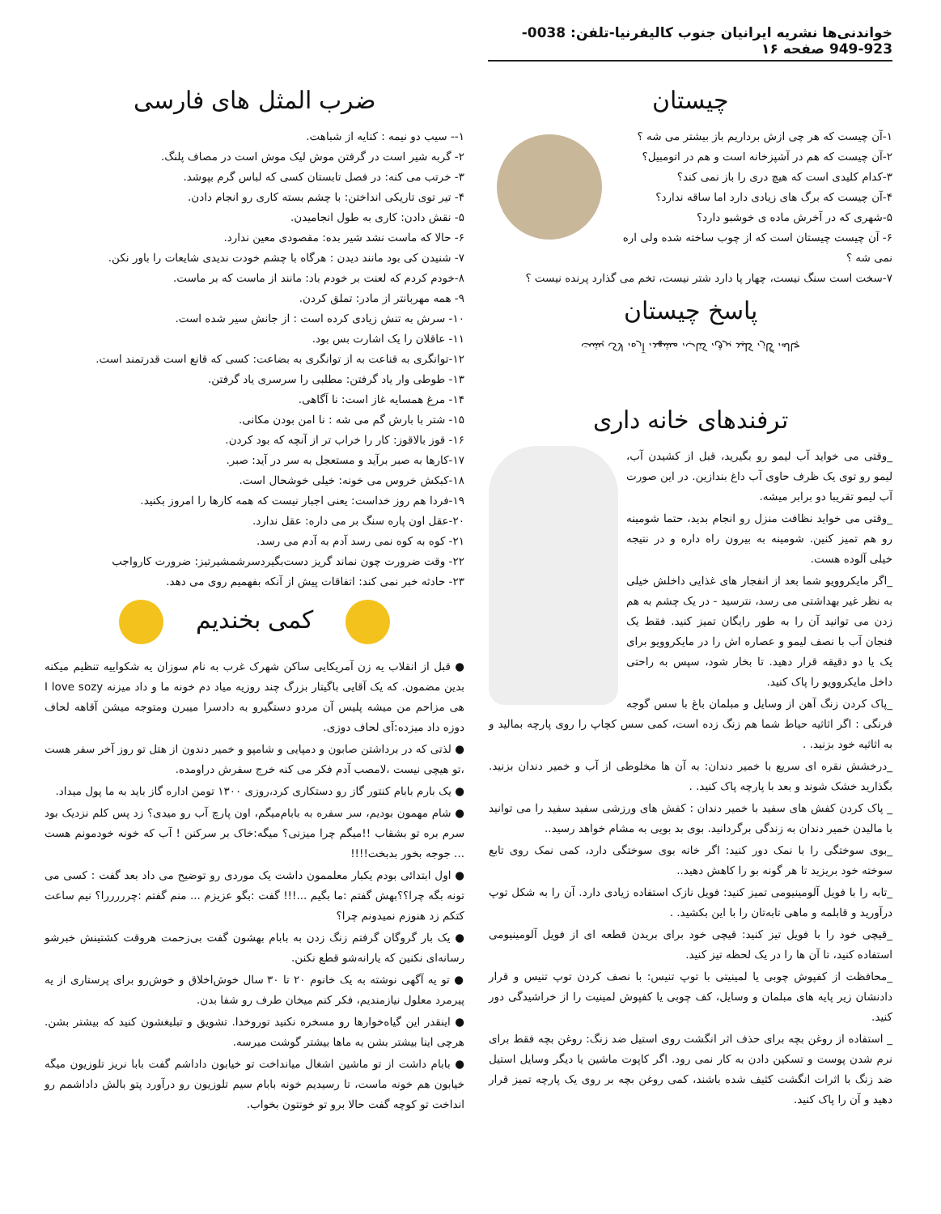خواندنی‌ها نشریه ایرانیان جنوب کالیفرنیا-تلفن: 0038-923-949 صفحه ۱۶
چیستان
۱-آن چیست که هر چی ازش برداریم باز بیشتر می شه ؟
۲-آن چیست که هم در آشپزخانه است و هم در اتومبیل؟
۳-کدام کلیدی است که هیچ دری را باز نمی کند؟
۴-آن چیست که برگ های زیادی دارد اما ساقه ندارد؟
۵-شهری که در آخرش ماده ی خوشبو دارد؟
۶- آن چیست چیستان است که از چوب ساخته شده ولی اره نمی شه ؟
۷-سخت است سنگ نیست، چهار پا دارد شتر نیست، تخم می گذارد پرنده نیست ؟
پاسخ چیستان
چاله، گاز، کلید برق، کتاب، مشهد، آره، لاک پشت
ترفندهای خانه داری
_وقتی می خواید آب لیمو رو بگیرید، قبل از کشیدن آب، لیمو رو توی یک ظرف حاوی آب داغ بندازین. در این صورت آب لیمو تقریبا دو برابر میشه.
_وقتی می خواید نظافت منزل رو انجام بدید، حتما شومینه رو هم تمیز کنین. شومینه به بیرون راه داره و در نتیجه خیلی آلوده هست.
_اگر مایکروویو شما بعد از انفجار های غذایی داخلش خیلی به نظر غیر بهداشتی می رسد، نترسید - در یک چشم به هم زدن می توانید آن را به طور رایگان تمیز کنید. فقط یک فنجان آب با نصف لیمو و عصاره اش را در مایکروویو برای یک یا دو دقیقه قرار دهید. تا بخار شود، سپس به راحتی داخل مایکروویو را پاک کنید.
_پاک کردن زنگ آهن از وسایل و مبلمان باغ با سس گوجه فرنگی : اگر اثاثیه حیاط شما هم زنگ زده است، کمی سس کچاپ را روی پارچه بمالید و به اثاثیه خود بزنید. .
_درخشش نقره ای سریع با خمیر دندان: به آن ها مخلوطی از آب و خمیر دندان بزنید. بگذارید خشک شوند و بعد با پارچه پاک کنید. .
_ پاک کردن کفش های سفید با خمیر دندان : کفش های ورزشی سفید سفید را می توانید با مالیدن خمیر دندان به زندگی برگردانید. بوی بد بویی به مشام خواهد رسید..
_بوی سوختگی را با نمک دور کنید: اگر خانه بوی سوختگی دارد، کمی نمک روی تابع سوخته خود بریزید تا هر گونه بو را کاهش دهید..
_تابه را با فویل آلومینیومی تمیز کنید: فویل نازک استفاده زیادی دارد. آن را به شکل توپ درآورید و قابلمه و ماهی تابه‌تان را با این بکشید. .
_قیچی خود را با فویل تیز کنید: قیچی خود برای بریدن قطعه ای از فویل آلومینیومی استفاده کنید، تا آن ها را در یک لحظه تیز کنید.
_محافظت از کفپوش چوبی یا لمینیتی با توپ تنیس: با نصف کردن توپ تنیس و قرار دادنشان زیر پایه های مبلمان و وسایل، کف چوبی یا کفپوش لمینیت را از خراشیدگی دور کنید.
_ استفاده از روغن بچه برای حذف اثر انگشت روی استیل ضد زنگ: روغن بچه فقط برای نرم شدن پوست و تسکین دادن به کار نمی رود. اگر کاپوت ماشین یا دیگر وسایل استیل ضد زنگ با اثرات انگشت کثیف شده باشند، کمی روغن بچه بر روی یک پارچه تمیز قرار دهید و آن را پاک کنید.
ضرب المثل های فارسی
۱-- سیب دو نیمه : کنایه از شباهت.
۲- گربه شیر است در گرفتن موش لیک موش است در مصاف پلنگ.
۳- خرتب می کنه: در فصل تابستان کسی که لباس گرم بپوشد.
۴- تیر توی تاریکی انداختن: با چشم بسته کاری رو انجام دادن.
۵- نقش دادن: کاری به طول انجامیدن.
۶- حالا که ماست نشد شیر بده: مقصودی معین ندارد.
۷- شنیدن کی بود مانند دیدن : هرگاه با چشم خودت ندیدی شایعات را باور نکن.
۸-خودم کردم که لعنت بر خودم باد: مانند از ماست که بر ماست.
۹- همه مهربانتر از مادر: تملق کردن.
۱۰- سرش به تنش زیادی کرده است : از جانش سیر شده است.
۱۱- عاقلان را یک اشارت بس بود.
۱۲-توانگری به قناعت به از توانگری به بضاعت: کسی که قانع است قدرتمند است.
۱۳- طوطی وار یاد گرفتن: مطلبی را سرسری یاد گرفتن.
۱۴- مرغ همسایه غاز است: نا آگاهی.
۱۵- شتر با بارش گم می شه : نا امن بودن مکانی.
۱۶- قوز بالاقوز: کار را خراب تر از آنچه که بود کردن.
۱۷-کارها به صبر برآید و مستعجل به سر در آید: صبر.
۱۸-کبکش خروس می خونه: خیلی خوشحال است.
۱۹-فردا هم روز خداست: یعنی اجبار نیست که همه کارها را امروز بکنید.
۲۰-عقل اون پاره سنگ بر می داره: عقل ندارد.
۲۱- کوه به کوه نمی رسد آدم به آدم می رسد.
۲۲- وقت ضرورت چون نماند گریز دست‌بگیردسرشمشیرتیز: ضرورت کارواجب
۲۳- حادثه خبر نمی کند: اتفاقات پیش از آنکه بفهمیم روی می دهد.
کمی بخندیم
● قبل از انقلاب یه زن آمریکایی ساکن شهرک غرب به نام سوزان یه شکواییه تنظیم میکنه بدین مضمون. که یک آقایی باگیتار بزرگ چند روزیه میاد دم خونه ما و داد میزنه I love sozy هی مزاحم من میشه پلیس آن مردو دستگیرو به دادسرا میبرن ومتوجه میشن آقاهه لحاف دوزه داد میزده:آی لحاف دوزی.
● لذتی که در برداشتن صابون و دمپایی و شامپو و خمیر دندون از هتل تو روز آخر سفر هست ،تو هیچی نیست ،لامصب آدم فکر می کنه خرج سفرش دراومده.
● یک بارم بابام کنتور گاز رو دستکاری کرد،روزی ۱۳۰۰ تومن اداره گاز باید به ما پول میداد.
● شام مهمون بودیم، سر سفره به بابام‌میگم، اون پارچ آب رو میدی؟ زد پس کلم نزدیک بود سرم بره تو بشقاب !!میگم چرا میزنی؟ میگه:خاک بر سرکنن ! آب که خونه خودمونم هست ... جوجه بخور بدبخت!!!!
● اول ابتدائی بودم یکبار معلممون داشت یک موردی رو توضیح می داد بعد گفت : کسی می تونه بگه چرا؟؟بهش گفتم :ما بگیم ...!!! گفت :بگو عزیزم ... منم گفتم :چرررررا؟ نیم ساعت کتکم زد هنوزم نمیدونم چرا؟
● یک بار گروگان گرفتم زنگ زدن به بابام بهشون گفت بی‌زحمت هروقت کشتینش خبرشو رسانه‌ای نکنین که یارانه‌شو قطع نکنن.
● تو یه آگهی نوشته به یک خانوم ۲۰ تا ۳۰ سال خوش‌اخلاق و خوش‌رو برای پرستاری از یه پیرمرد معلول نیازمندیم، فکر کنم میخان طرف رو شفا بدن.
● اینقدر این گیاه‌خوارها رو مسخره نکنید توروخدا. تشویق و تبلیغشون کنید که بیشتر بشن. هرچی اینا بیشتر بشن به ماها بیشتر گوشت میرسه.
● بابام داشت از تو ماشین اشغال میانداخت تو خیابون داداشم گفت بابا نریز تلوزیون میگه خیابون هم خونه ماست، تا رسیدیم خونه بابام سیم تلوزیون رو درآورد پتو بالش داداشمم رو انداخت تو کوچه گفت حالا برو تو خونتون بخواب.